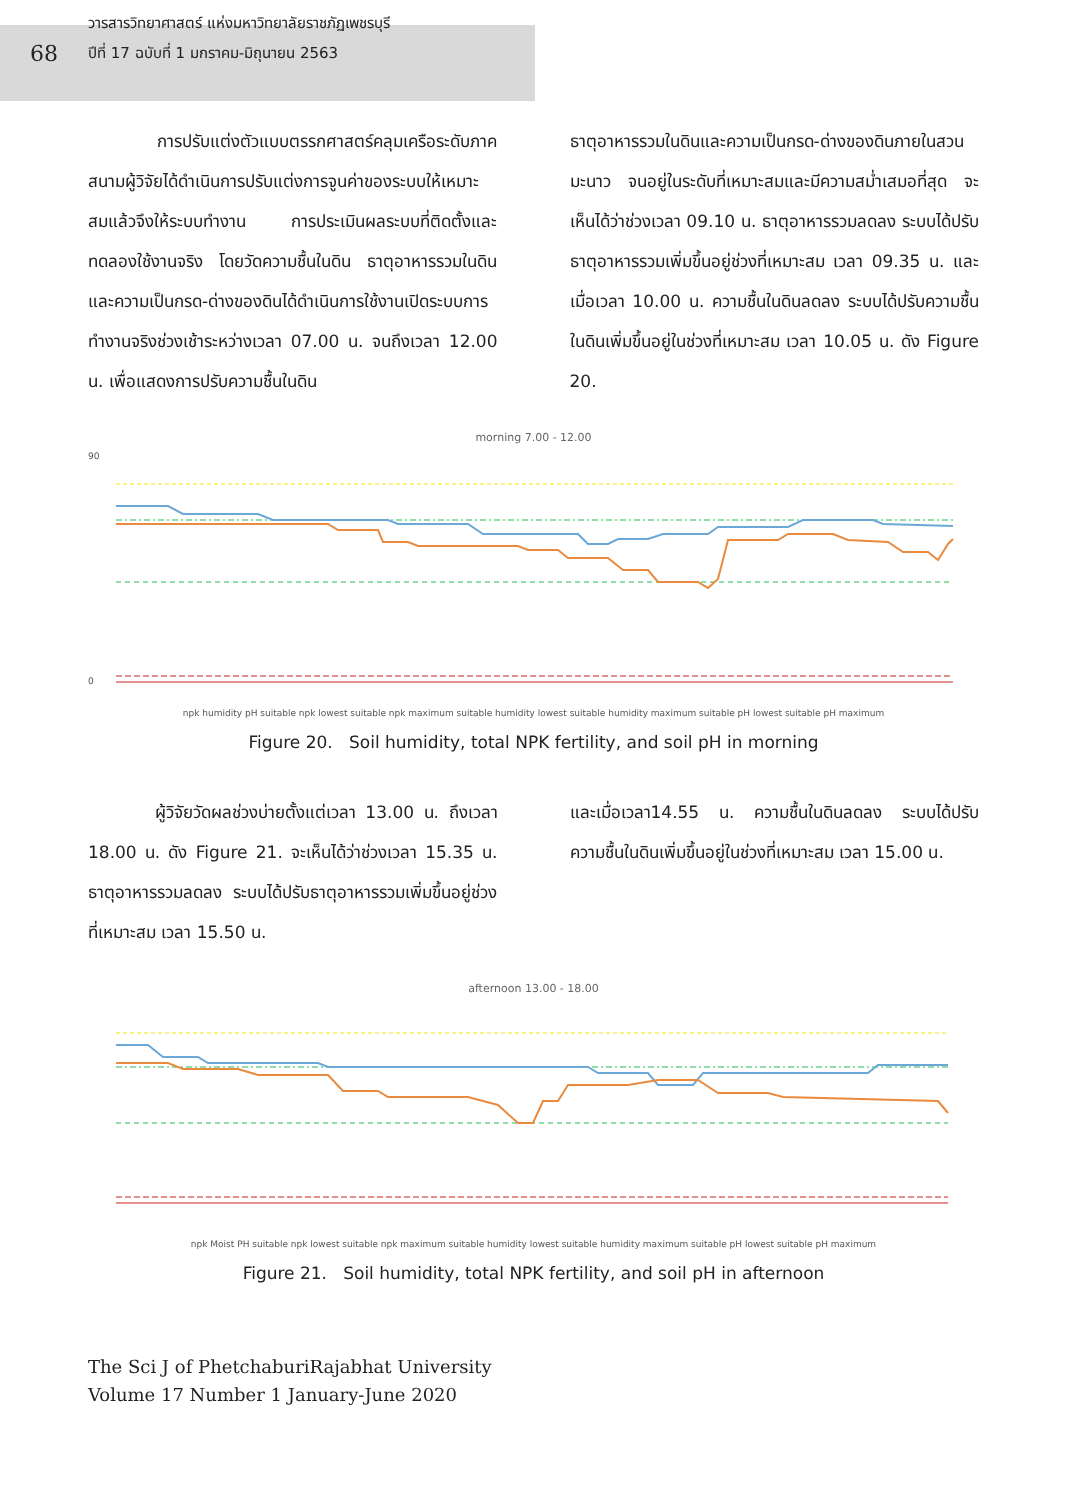68
วารสารวิทยาศาสตร์ แห่งมหาวิทยาลัยราชภัฏเพชรบุรี
ปีที่ 17 ฉบับที่ 1 มกราคม-มิถุนายน 2563
การปรับแต่งตัวแบบตรรกศาสตร์คลุมเครือระดับภาคสนามผู้วิจัยได้ดำเนินการปรับแต่งการจูนค่าของระบบให้เหมาะสมแล้วจึงให้ระบบทำงาน การประเมินผลระบบที่ติดตั้งและทดลองใช้งานจริง โดยวัดความชื้นในดิน ธาตุอาหารรวมในดินและความเป็นกรด-ด่างของดินได้ดำเนินการใช้งานเปิดระบบการทำงานจริงช่วงเช้าระหว่างเวลา 07.00 น. จนถึงเวลา 12.00 น. เพื่อแสดงการปรับความชื้นในดิน
ธาตุอาหารรวมในดินและความเป็นกรด-ด่างของดินภายในสวนมะนาว จนอยู่ในระดับที่เหมาะสมและมีความสม่ำเสมอที่สุด จะเห็นได้ว่าช่วงเวลา 09.10 น. ธาตุอาหารรวมลดลง ระบบได้ปรับธาตุอาหารรวมเพิ่มขึ้นอยู่ช่วงที่เหมาะสม เวลา 09.35 น. และเมื่อเวลา 10.00 น. ความชื้นในดินลดลง ระบบได้ปรับความชื้นในดินเพิ่มขึ้นอยู่ในช่วงที่เหมาะสม เวลา 10.05 น. ดัง Figure 20.
morning 7.00 - 12.00
90
0
npk humidity pH suitable npk lowest suitable npk maximum suitable humidity lowest suitable humidity maximum suitable pH lowest suitable pH maximum
Figure 20. Soil humidity, total NPK fertility, and soil pH in morning
ผู้วิจัยวัดผลช่วงบ่ายตั้งแต่เวลา 13.00 น. ถึงเวลา 18.00 น. ดัง Figure 21. จะเห็นได้ว่าช่วงเวลา 15.35 น. ธาตุอาหารรวมลดลง ระบบได้ปรับธาตุอาหารรวมเพิ่มขึ้นอยู่ช่วงที่เหมาะสม เวลา 15.50 น.
และเมื่อเวลา14.55 น. ความชื้นในดินลดลง ระบบได้ปรับความชื้นในดินเพิ่มขึ้นอยู่ในช่วงที่เหมาะสม เวลา 15.00 น.
afternoon 13.00 - 18.00
npk Moist PH suitable npk lowest suitable npk maximum suitable humidity lowest suitable humidity maximum suitable pH lowest suitable pH maximum
Figure 21. Soil humidity, total NPK fertility, and soil pH in afternoon
The Sci J of PhetchaburiRajabhat University
Volume 17 Number 1 January-June 2020